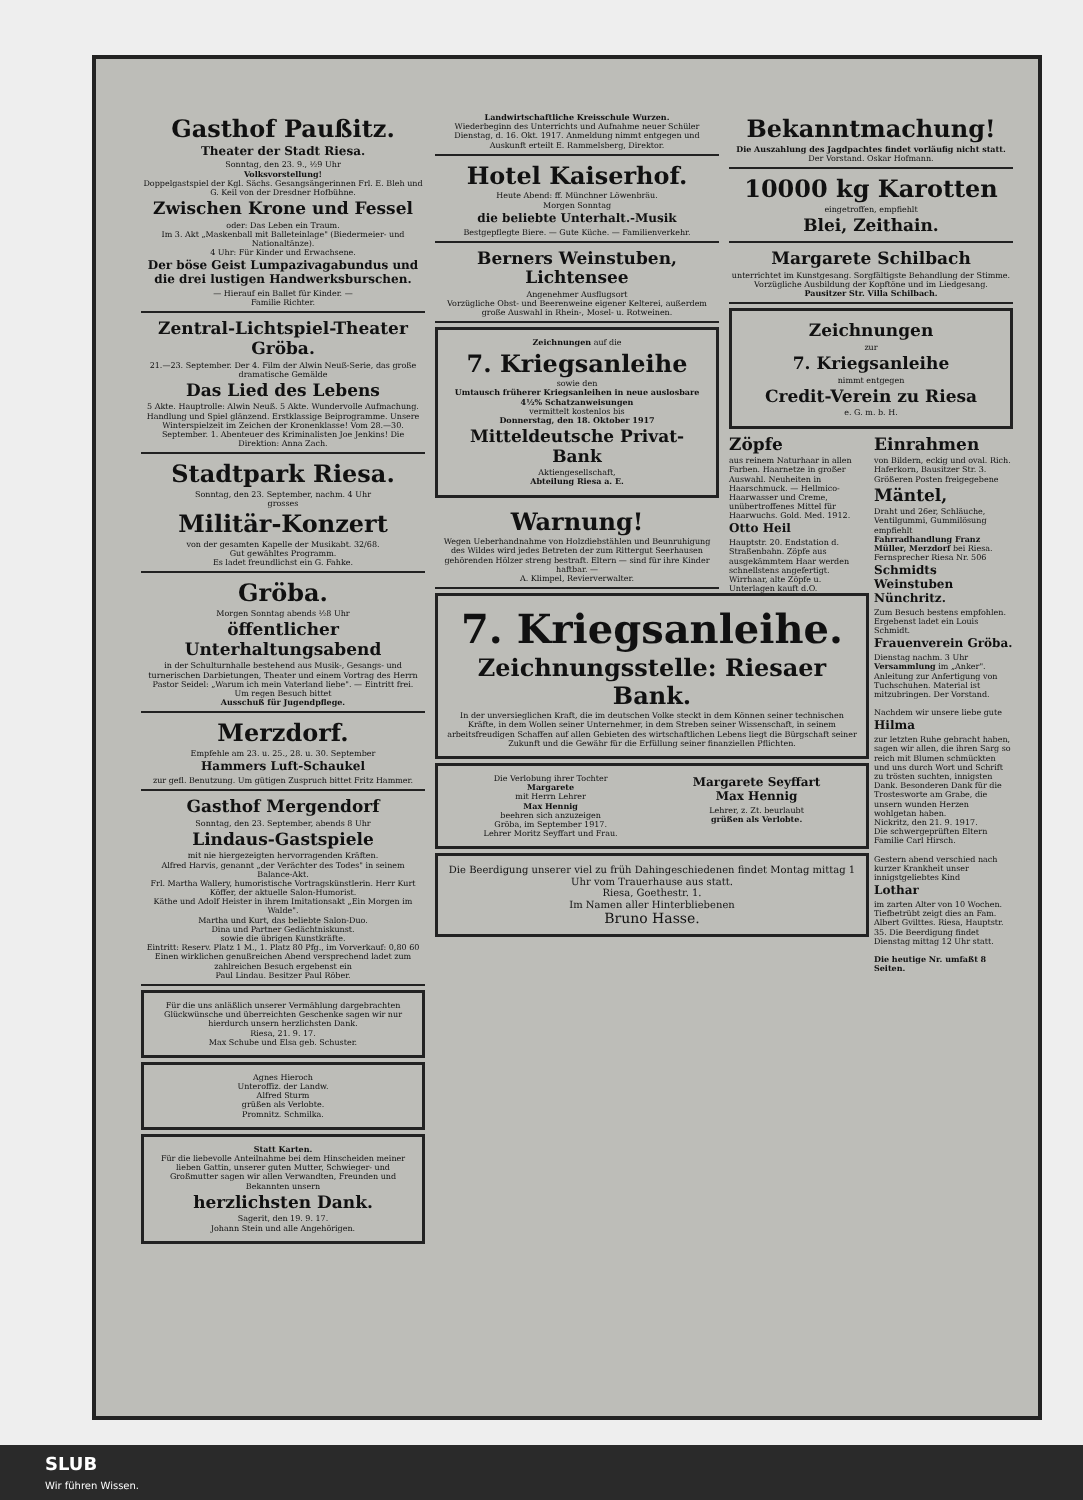Gasthof Paußitz.
Theater der Stadt Riesa.
Sonntag, den 23. 9., ½9 Uhr
Volksvorstellung!
Doppelgastspiel der Kgl. Sächs. Gesangsängerinnen Frl. E. Bleh und G. Keil von der Dresdner Hofbühne.
Zwischen Krone und Fessel
oder: Das Leben ein Traum.
Im 3. Akt „Maskenball mit Balleteinlage" (Biedermeier- und Nationaltänze).
4 Uhr: Für Kinder und Erwachsene.
Der böse Geist Lumpazivagabundus und die drei lustigen Handwerksburschen.
— Hierauf ein Ballet für Kinder. —
Familie Richter.
Zentral-Lichtspiel-Theater Gröba.
21.—23. September. Der 4. Film der Alwin Neuß-Serie, das große dramatische Gemälde
Das Lied des Lebens
5 Akte. Hauptrolle: Alwin Neuß. 5 Akte. Wundervolle Aufmachung. Handlung und Spiel glänzend. Erstklassige Beiprogramme. Unsere Winterspielzeit im Zeichen der Kronenklasse! Vom 28.—30. September. 1. Abenteuer des Kriminalisten Joe Jenkins! Die Direktion: Anna Zach.
Stadtpark Riesa.
Sonntag, den 23. September, nachm. 4 Uhr
grosses
Militär-Konzert
von der gesamten Kapelle der Musikabt. 32/68.
Gut gewähltes Programm.
Es ladet freundlichst ein G. Fahke.
Gröba.
Morgen Sonntag abends ½8 Uhr
öffentlicher Unterhaltungsabend
in der Schulturnhalle bestehend aus Musik-, Gesangs- und turnerischen Darbietungen, Theater und einem Vortrag des Herrn Pastor Seidel: „Warum ich mein Vaterland liebe". — Eintritt frei.
Um regen Besuch bittet
Ausschuß für Jugendpflege.
Merzdorf.
Empfehle am 23. u. 25., 28. u. 30. September
Hammers Luft-Schaukel
zur gefl. Benutzung. Um gütigen Zuspruch bittet Fritz Hammer.
Gasthof Mergendorf
Sonntag, den 23. September, abends 8 Uhr
Lindaus-Gastspiele
mit nie hiergezeigten hervorragenden Kräften.
Alfred Harvis, genannt „der Verächter des Todes" in seinem Balance-Akt.
Frl. Martha Wallery, humoristische Vortragskünstlerin. Herr Kurt Köffer, der aktuelle Salon-Humorist.
Käthe und Adolf Heister in ihrem Imitationsakt „Ein Morgen im Walde".
Martha und Kurt, das beliebte Salon-Duo.
Dina und Partner Gedächtniskunst.
sowie die übrigen Kunstkräfte.
Eintritt: Reserv. Platz 1 M., 1. Platz 80 Pfg., im Vorverkauf: 0,80 60
Einen wirklichen genußreichen Abend versprechend ladet zum zahlreichen Besuch ergebenst ein
Paul Lindau. Besitzer Paul Röber.
Für die uns anläßlich unserer Vermählung dargebrachten Glückwünsche und überreichten Geschenke sagen wir nur hierdurch unsern herzlichsten Dank.
Riesa, 21. 9. 17.
Max Schube und Elsa geb. Schuster.
Agnes Hieroch
Unteroffiz. der Landw.
Alfred Sturm
grüßen als Verlobte.
Promnitz. Schmilka.
Statt Karten.
Für die liebevolle Anteilnahme bei dem Hinscheiden meiner lieben Gattin, unserer guten Mutter, Schwieger- und Großmutter sagen wir allen Verwandten, Freunden und Bekannten unsern
herzlichsten Dank.
Sagerit, den 19. 9. 17.
Johann Stein und alle Angehörigen.
Landwirtschaftliche Kreisschule Wurzen.
Wiederbeginn des Unterrichts und Aufnahme neuer Schüler Dienstag, d. 16. Okt. 1917. Anmeldung nimmt entgegen und Auskunft erteilt E. Rammelsberg, Direktor.
Hotel Kaiserhof.
Heute Abend: ff. Münchner Löwenbräu.
Morgen Sonntag
die beliebte Unterhalt.-Musik
Bestgepflegte Biere. — Gute Küche. — Familienverkehr.
Berners Weinstuben, Lichtensee
Angenehmer Ausflugsort
Vorzügliche Obst- und Beerenweine eigener Kelterei, außerdem große Auswahl in Rhein-, Mosel- u. Rotweinen.
Zeichnungen auf die
7. Kriegsanleihe
sowie den
Umtausch früherer Kriegsanleihen in neue auslosbare 4½% Schatzanweisungen
vermittelt kostenlos bis
Donnerstag, den 18. Oktober 1917
Mitteldeutsche Privat-Bank
Aktiengesellschaft,
Abteilung Riesa a. E.
Warnung!
Wegen Ueberhandnahme von Holzdiebstählen und Beunruhigung des Wildes wird jedes Betreten der zum Rittergut Seerhausen gehörenden Hölzer streng bestraft. Eltern — sind für ihre Kinder haftbar. —
A. Klimpel, Revierverwalter.
7. Kriegsanleihe.
Zeichnungsstelle: Riesaer Bank.
In der unversieglichen Kraft, die im deutschen Volke steckt in dem Können seiner technischen Kräfte, in dem Wollen seiner Unternehmer, in dem Streben seiner Wissenschaft, in seinem arbeitsfreudigen Schaffen auf allen Gebieten des wirtschaftlichen Lebens liegt die Bürgschaft seiner Zukunft und die Gewähr für die Erfüllung seiner finanziellen Pflichten.
Die Verlobung ihrer Tochter
Margarete
mit Herrn Lehrer
Max Hennig
beehren sich anzuzeigen
Gröba, im September 1917.
Lehrer Moritz Seyffart und Frau.
Margarete Seyffart
Max Hennig
Lehrer, z. Zt. beurlaubt
grüßen als Verlobte.
Die Beerdigung unserer viel zu früh Dahingeschiedenen findet Montag mittag 1 Uhr vom Trauerhause aus statt.
Riesa, Goethestr. 1.
Im Namen aller Hinterbliebenen
Bruno Hasse.
Bekanntmachung!
Die Auszahlung des Jagdpachtes findet vorläufig nicht statt.
Der Vorstand. Oskar Hofmann.
10000 kg Karotten
eingetroffen, empfiehlt
Blei, Zeithain.
Margarete Schilbach
unterrichtet im Kunstgesang. Sorgfältigste Behandlung der Stimme. Vorzügliche Ausbildung der Kopftöne und im Liedgesang.
Pausitzer Str. Villa Schilbach.
Zeichnungen
zur
7. Kriegsanleihe
nimmt entgegen
Credit-Verein zu Riesa
e. G. m. b. H.
Zöpfe
aus reinem Naturhaar in allen Farben. Haarnetze in großer Auswahl. Neuheiten in Haarschmuck. — Hellmico-Haarwasser und Creme, unübertroffenes Mittel für Haarwuchs. Gold. Med. 1912.
Otto Heil
Hauptstr. 20. Endstation d. Straßenbahn. Zöpfe aus ausgekämmtem Haar werden schnellstens angefertigt. Wirrhaar, alte Zöpfe u. Unterlagen kauft d.O.
Einrahmen
von Bildern, eckig und oval. Rich. Haferkorn, Bausitzer Str. 3.
Größeren Posten freigegebene
Mäntel,
Draht und 26er, Schläuche, Ventilgummi, Gummilösung empfiehlt
Fahrradhandlung Franz Müller, Merzdorf bei Riesa. Fernsprecher Riesa Nr. 506
Schmidts Weinstuben Nünchritz.
Zum Besuch bestens empfohlen. Ergebenst ladet ein Louis Schmidt.
Frauenverein Gröba.
Dienstag nachm. 3 Uhr Versammlung im „Anker". Anleitung zur Anfertigung von Tuchschuhen. Material ist mitzubringen. Der Vorstand.
Nachdem wir unsere liebe gute
Hilma
zur letzten Ruhe gebracht haben, sagen wir allen, die ihren Sarg so reich mit Blumen schmückten und uns durch Wort und Schrift zu trösten suchten, innigsten Dank. Besonderen Dank für die Trostesworte am Grabe, die unsern wunden Herzen wohlgetan haben.
Nickritz, den 21. 9. 1917.
Die schwergeprüften Eltern Familie Carl Hirsch.
Gestern abend verschied nach kurzer Krankheit unser innigstgeliebtes Kind
Lothar
im zarten Alter von 10 Wochen. Tiefbetrübt zeigt dies an Fam. Albert Gvilttes. Riesa, Hauptstr. 35. Die Beerdigung findet Dienstag mittag 12 Uhr statt.
Die heutige Nr. umfaßt 8 Seiten.
SLUB
Wir führen Wissen.